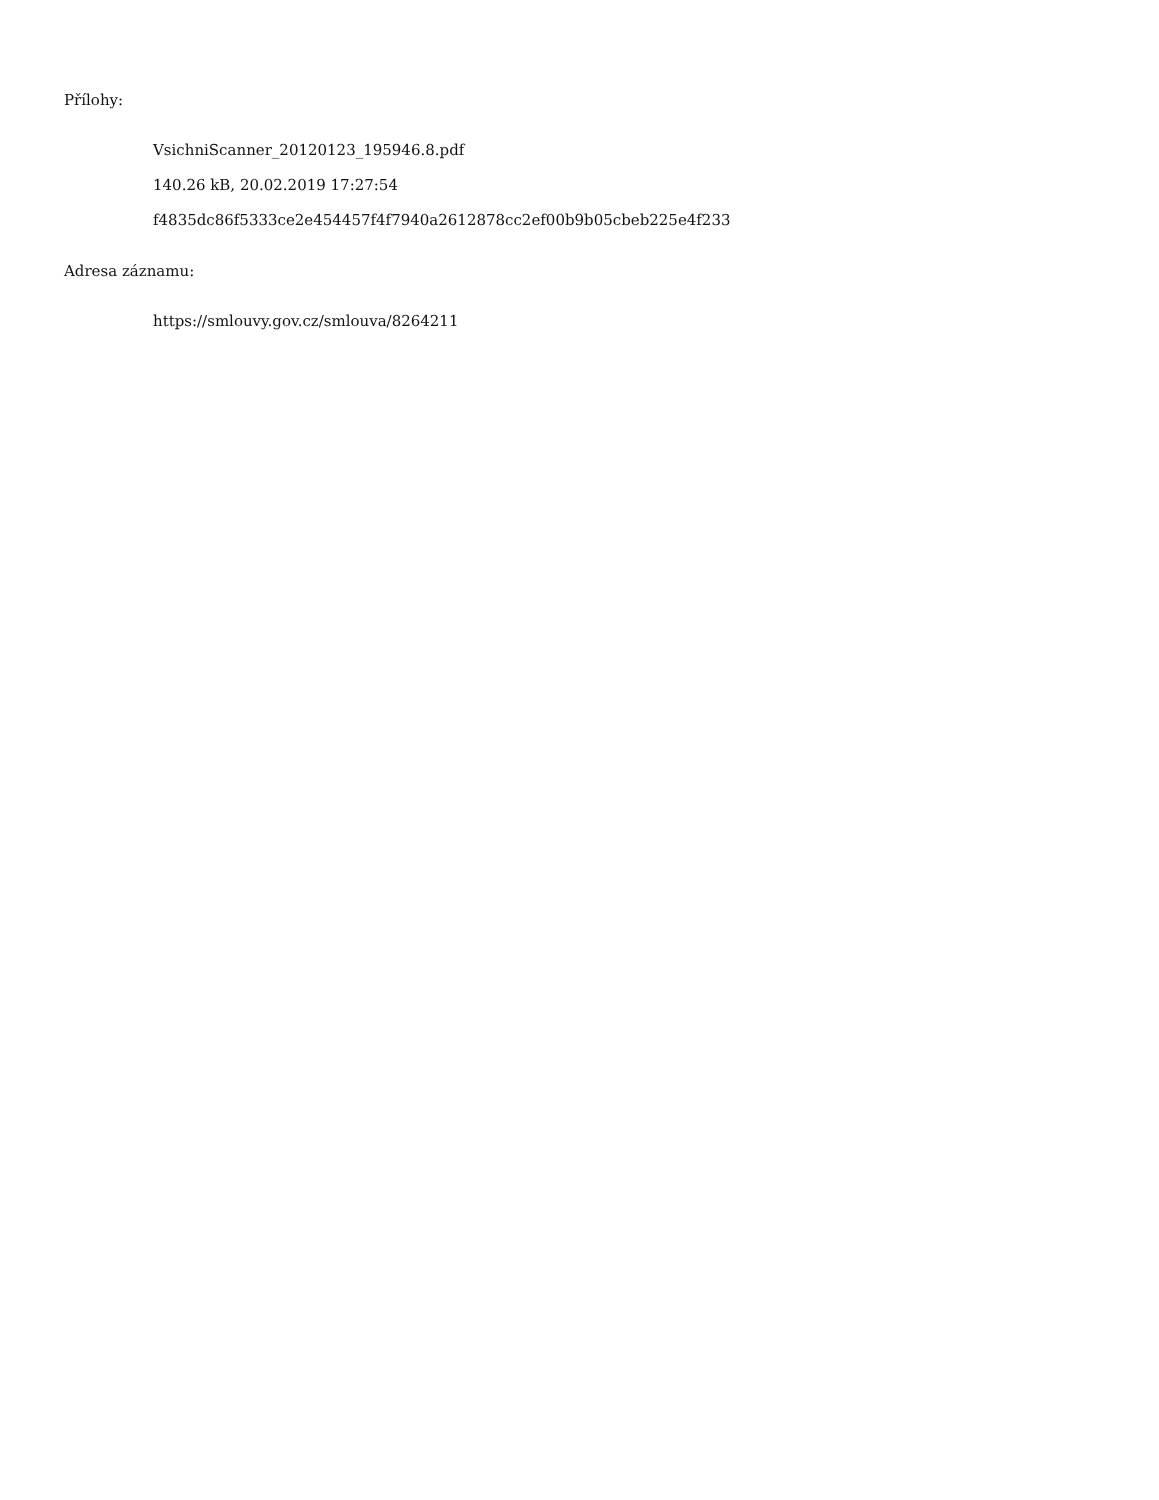Přílohy:
VsichniScanner_20120123_195946.8.pdf
140.26 kB, 20.02.2019 17:27:54
f4835dc86f5333ce2e454457f4f7940a2612878cc2ef00b9b05cbeb225e4f233
Adresa záznamu:
https://smlouvy.gov.cz/smlouva/8264211